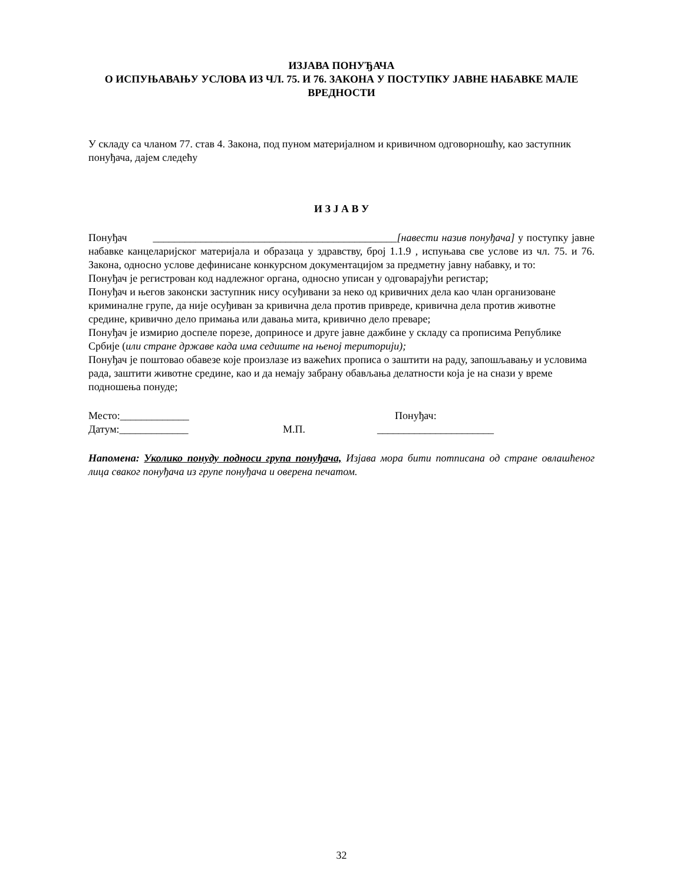ИЗЈАВА ПОНУЂАЧА
О ИСПУЊАВАЊУ УСЛОВА ИЗ ЧЛ. 75. И 76. ЗАКОНА У ПОСТУПКУ ЈАВНЕ НАБАВКЕ МАЛЕ ВРЕДНОСТИ
У складу са чланом 77. став 4. Закона, под пуном материјалном и кривичном одговорношћу, као заступник понуђача, дајем следећу
И З Ј А В У
Понуђач ______________________________________________[навести назив понуђача] у поступку јавне набавке канцеларијског материјала и образаца у здравству, број 1.1.9 , испуњава све услове из чл. 75. и 76. Закона, односно услове дефинисане конкурсном документацијом за предметну јавну набавку, и то:
Понуђач је регистрован код надлежног органа, односно уписан у одговарајући регистар;
Понуђач и његов законски заступник нису осуђивани за неко од кривичних дела као члан организоване криминалне групе, да није осуђиван за кривична дела против привреде, кривична дела против животне средине, кривично дело примања или давања мита, кривично дело преваре;
Понуђач је измирио доспеле порезе, доприносе и друге јавне дажбине у складу са прописима Републике Србије (или стране државе када има седиште на њеној територији);
Понуђач је поштовао обавезе које произлазе из важећих прописа о заштити на раду, запошљавању и условима рада, заштити животне средине, као и да немају забрану обављања делатности која је на снази у време подношења понуде;
Место:_____________ Понуђач:
Датум:_____________ М.П. ______________________
Напомена: Уколико понуду подноси група понуђача, Изјава мора бити потписана од стране овлашћеног лица сваког понуђача из групе понуђача и оверена печатом.
32